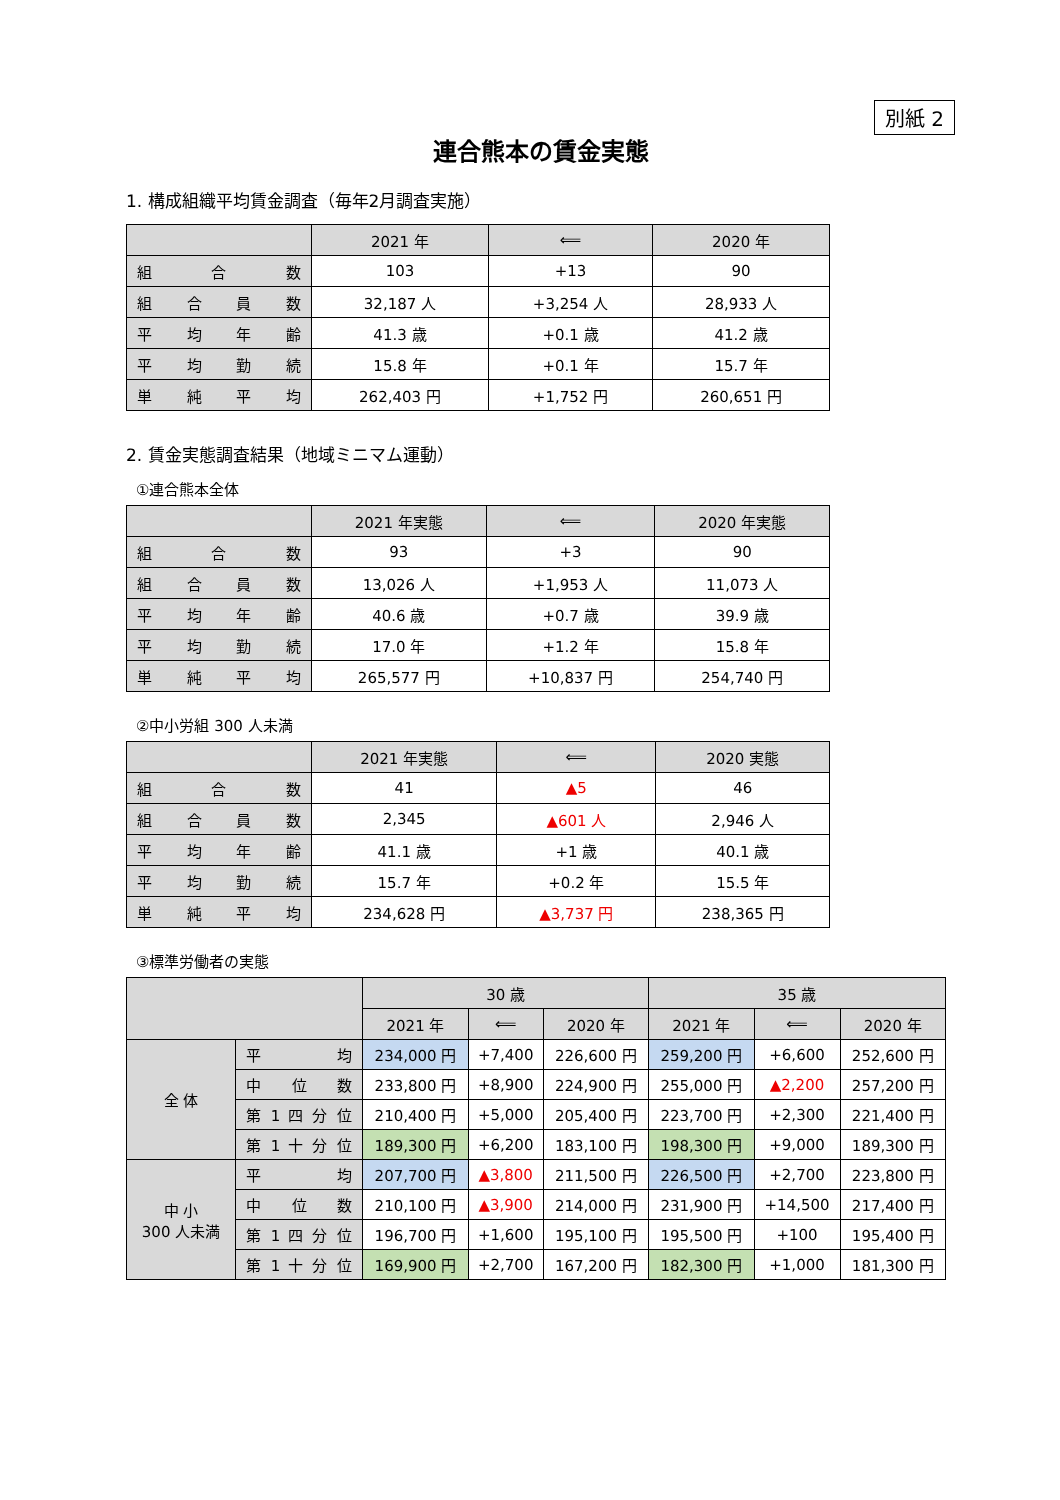別紙 2
連合熊本の賃金実態
1. 構成組織平均賃金調査（毎年2月調査実施）
| | 2021 年 | ⟸ | 2020 年 |
| --- | --- | --- | --- |
| 組 合 数 | 103 | +13 | 90 |
| 組 合 員 数 | 32,187 人 | +3,254 人 | 28,933 人 |
| 平 均 年 齢 | 41.3 歳 | +0.1 歳 | 41.2 歳 |
| 平 均 勤 続 | 15.8 年 | +0.1 年 | 15.7 年 |
| 単 純 平 均 | 262,403 円 | +1,752 円 | 260,651 円 |
2. 賃金実態調査結果（地域ミニマム運動）
①連合熊本全体
| | 2021 年実態 | ⟸ | 2020 年実態 |
| --- | --- | --- | --- |
| 組 合 数 | 93 | +3 | 90 |
| 組 合 員 数 | 13,026 人 | +1,953 人 | 11,073 人 |
| 平 均 年 齢 | 40.6 歳 | +0.7 歳 | 39.9 歳 |
| 平 均 勤 続 | 17.0 年 | +1.2 年 | 15.8 年 |
| 単 純 平 均 | 265,577 円 | +10,837 円 | 254,740 円 |
②中小労組 300 人未満
| | 2021 年実態 | ⟸ | 2020 実態 |
| --- | --- | --- | --- |
| 組 合 数 | 41 | ▲5 | 46 |
| 組 合 員 数 | 2,345 | ▲601 人 | 2,946 人 |
| 平 均 年 齢 | 41.1 歳 | +1 歳 | 40.1 歳 |
| 平 均 勤 続 | 15.7 年 | +0.2 年 | 15.5 年 |
| 単 純 平 均 | 234,628 円 | ▲3,737 円 | 238,365 円 |
③標準労働者の実態
| | | 30 歳 | | | 35 歳 | | |
| --- | --- | --- | --- | --- | --- | --- | --- |
| | | 2021 年 | ⟸ | 2020 年 | 2021 年 | ⟸ | 2020 年 |
| 全 体 | 平 均 | 234,000 円 | +7,400 | 226,600 円 | 259,200 円 | +6,600 | 252,600 円 |
| | 中 位 数 | 233,800 円 | +8,900 | 224,900 円 | 255,000 円 | ▲2,200 | 257,200 円 |
| | 第 1 四 分 位 | 210,400 円 | +5,000 | 205,400 円 | 223,700 円 | +2,300 | 221,400 円 |
| | 第 1 十 分 位 | 189,300 円 | +6,200 | 183,100 円 | 198,300 円 | +9,000 | 189,300 円 |
| 中 小 300 人未満 | 平 均 | 207,700 円 | ▲3,800 | 211,500 円 | 226,500 円 | +2,700 | 223,800 円 |
| | 中 位 数 | 210,100 円 | ▲3,900 | 214,000 円 | 231,900 円 | +14,500 | 217,400 円 |
| | 第 1 四 分 位 | 196,700 円 | +1,600 | 195,100 円 | 195,500 円 | +100 | 195,400 円 |
| | 第 1 十 分 位 | 169,900 円 | +2,700 | 167,200 円 | 182,300 円 | +1,000 | 181,300 円 |